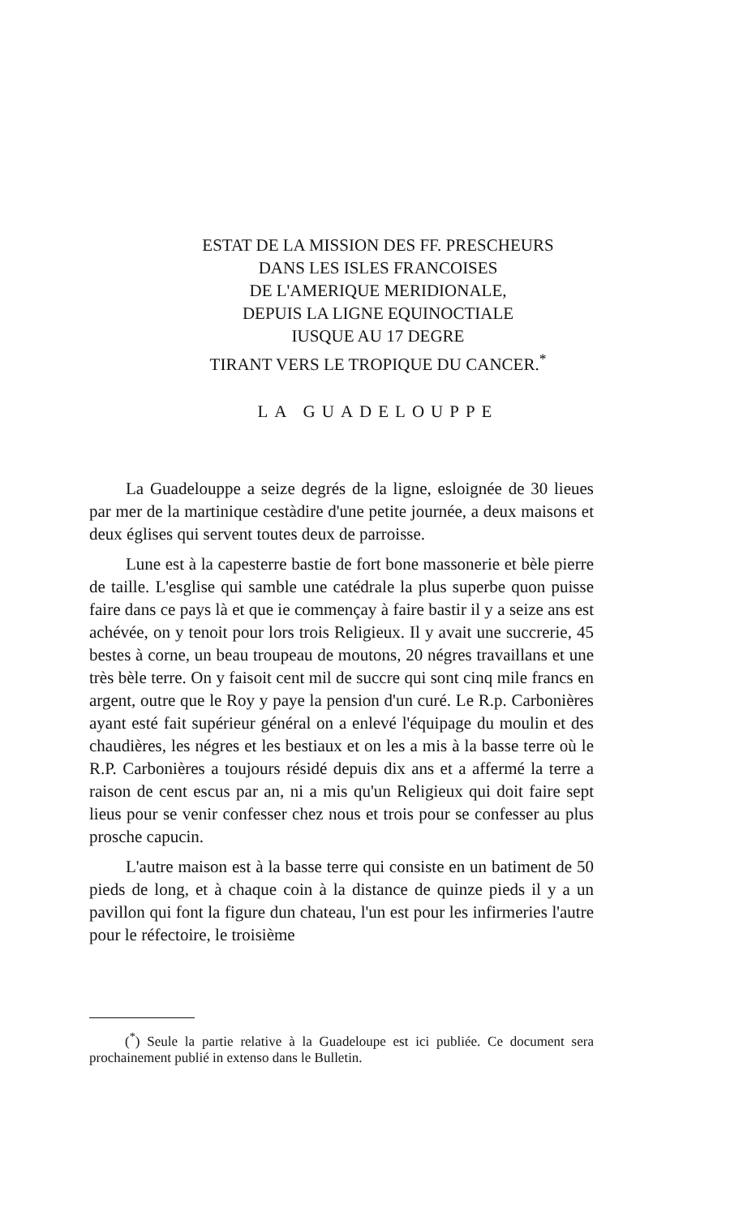ESTAT DE LA MISSION DES FF. PRESCHEURS
DANS LES ISLES FRANCOISES
DE L'AMERIQUE MERIDIONALE,
DEPUIS LA LIGNE EQUINOCTIALE
IUSQUE AU 17 DEGRE
TIRANT VERS LE TROPIQUE DU CANCER.<sup>*</sup>
LA GUADELOUPPE
La Guadelouppe a seize degrés de la ligne, esloignée de 30 lieues par mer de la martinique cestàdire d'une petite journée, a deux maisons et deux églises qui servent toutes deux de parroisse.
Lune est à la capesterre bastie de fort bone massonerie et bèle pierre de taille. L'esglise qui samble une catédrale la plus superbe quon puisse faire dans ce pays là et que ie commençay à faire bastir il y a seize ans est achévée, on y tenoit pour lors trois Religieux. Il y avait une succrerie, 45 bestes à corne, un beau troupeau de moutons, 20 négres travaillans et une très bèle terre. On y faisoit cent mil de succre qui sont cinq mile francs en argent, outre que le Roy y paye la pension d'un curé. Le R.p. Carbonières ayant esté fait supérieur général on a enlevé l'équipage du moulin et des chaudières, les négres et les bestiaux et on les a mis à la basse terre où le R.P. Carbonières a toujours résidé depuis dix ans et a affermé la terre a raison de cent escus par an, ni a mis qu'un Religieux qui doit faire sept lieus pour se venir confesser chez nous et trois pour se confesser au plus prosche capucin.
L'autre maison est à la basse terre qui consiste en un batiment de 50 pieds de long, et à chaque coin à la distance de quinze pieds il y a un pavillon qui font la figure dun chateau, l'un est pour les infirmeries l'autre pour le réfectoire, le troisième
(<sup>*</sup>) Seule la partie relative à la Guadeloupe est ici publiée. Ce document sera prochainement publié in extenso dans le Bulletin.